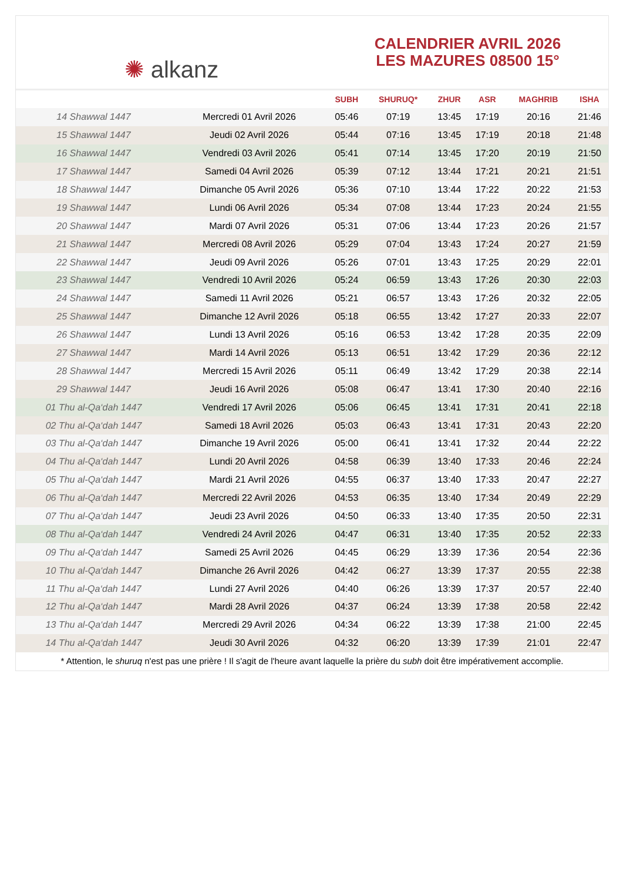✺ alkanz
CALENDRIER AVRIL 2026
LES MAZURES 08500 15°
| | | SUBH | SHURUQ* | ZHUR | ASR | MAGHRIB | ISHA |
| --- | --- | --- | --- | --- | --- | --- | --- |
| 14 Shawwal 1447 | Mercredi 01 Avril 2026 | 05:46 | 07:19 | 13:45 | 17:19 | 20:16 | 21:46 |
| 15 Shawwal 1447 | Jeudi 02 Avril 2026 | 05:44 | 07:16 | 13:45 | 17:19 | 20:18 | 21:48 |
| 16 Shawwal 1447 | Vendredi 03 Avril 2026 | 05:41 | 07:14 | 13:45 | 17:20 | 20:19 | 21:50 |
| 17 Shawwal 1447 | Samedi 04 Avril 2026 | 05:39 | 07:12 | 13:44 | 17:21 | 20:21 | 21:51 |
| 18 Shawwal 1447 | Dimanche 05 Avril 2026 | 05:36 | 07:10 | 13:44 | 17:22 | 20:22 | 21:53 |
| 19 Shawwal 1447 | Lundi 06 Avril 2026 | 05:34 | 07:08 | 13:44 | 17:23 | 20:24 | 21:55 |
| 20 Shawwal 1447 | Mardi 07 Avril 2026 | 05:31 | 07:06 | 13:44 | 17:23 | 20:26 | 21:57 |
| 21 Shawwal 1447 | Mercredi 08 Avril 2026 | 05:29 | 07:04 | 13:43 | 17:24 | 20:27 | 21:59 |
| 22 Shawwal 1447 | Jeudi 09 Avril 2026 | 05:26 | 07:01 | 13:43 | 17:25 | 20:29 | 22:01 |
| 23 Shawwal 1447 | Vendredi 10 Avril 2026 | 05:24 | 06:59 | 13:43 | 17:26 | 20:30 | 22:03 |
| 24 Shawwal 1447 | Samedi 11 Avril 2026 | 05:21 | 06:57 | 13:43 | 17:26 | 20:32 | 22:05 |
| 25 Shawwal 1447 | Dimanche 12 Avril 2026 | 05:18 | 06:55 | 13:42 | 17:27 | 20:33 | 22:07 |
| 26 Shawwal 1447 | Lundi 13 Avril 2026 | 05:16 | 06:53 | 13:42 | 17:28 | 20:35 | 22:09 |
| 27 Shawwal 1447 | Mardi 14 Avril 2026 | 05:13 | 06:51 | 13:42 | 17:29 | 20:36 | 22:12 |
| 28 Shawwal 1447 | Mercredi 15 Avril 2026 | 05:11 | 06:49 | 13:42 | 17:29 | 20:38 | 22:14 |
| 29 Shawwal 1447 | Jeudi 16 Avril 2026 | 05:08 | 06:47 | 13:41 | 17:30 | 20:40 | 22:16 |
| 01 Thu al-Qa‘dah 1447 | Vendredi 17 Avril 2026 | 05:06 | 06:45 | 13:41 | 17:31 | 20:41 | 22:18 |
| 02 Thu al-Qa‘dah 1447 | Samedi 18 Avril 2026 | 05:03 | 06:43 | 13:41 | 17:31 | 20:43 | 22:20 |
| 03 Thu al-Qa‘dah 1447 | Dimanche 19 Avril 2026 | 05:00 | 06:41 | 13:41 | 17:32 | 20:44 | 22:22 |
| 04 Thu al-Qa‘dah 1447 | Lundi 20 Avril 2026 | 04:58 | 06:39 | 13:40 | 17:33 | 20:46 | 22:24 |
| 05 Thu al-Qa‘dah 1447 | Mardi 21 Avril 2026 | 04:55 | 06:37 | 13:40 | 17:33 | 20:47 | 22:27 |
| 06 Thu al-Qa‘dah 1447 | Mercredi 22 Avril 2026 | 04:53 | 06:35 | 13:40 | 17:34 | 20:49 | 22:29 |
| 07 Thu al-Qa‘dah 1447 | Jeudi 23 Avril 2026 | 04:50 | 06:33 | 13:40 | 17:35 | 20:50 | 22:31 |
| 08 Thu al-Qa‘dah 1447 | Vendredi 24 Avril 2026 | 04:47 | 06:31 | 13:40 | 17:35 | 20:52 | 22:33 |
| 09 Thu al-Qa‘dah 1447 | Samedi 25 Avril 2026 | 04:45 | 06:29 | 13:39 | 17:36 | 20:54 | 22:36 |
| 10 Thu al-Qa‘dah 1447 | Dimanche 26 Avril 2026 | 04:42 | 06:27 | 13:39 | 17:37 | 20:55 | 22:38 |
| 11 Thu al-Qa‘dah 1447 | Lundi 27 Avril 2026 | 04:40 | 06:26 | 13:39 | 17:37 | 20:57 | 22:40 |
| 12 Thu al-Qa‘dah 1447 | Mardi 28 Avril 2026 | 04:37 | 06:24 | 13:39 | 17:38 | 20:58 | 22:42 |
| 13 Thu al-Qa‘dah 1447 | Mercredi 29 Avril 2026 | 04:34 | 06:22 | 13:39 | 17:38 | 21:00 | 22:45 |
| 14 Thu al-Qa‘dah 1447 | Jeudi 30 Avril 2026 | 04:32 | 06:20 | 13:39 | 17:39 | 21:01 | 22:47 |
* Attention, le shuruq n'est pas une prière ! Il s'agit de l'heure avant laquelle la prière du subh doit être impérativement accomplie.